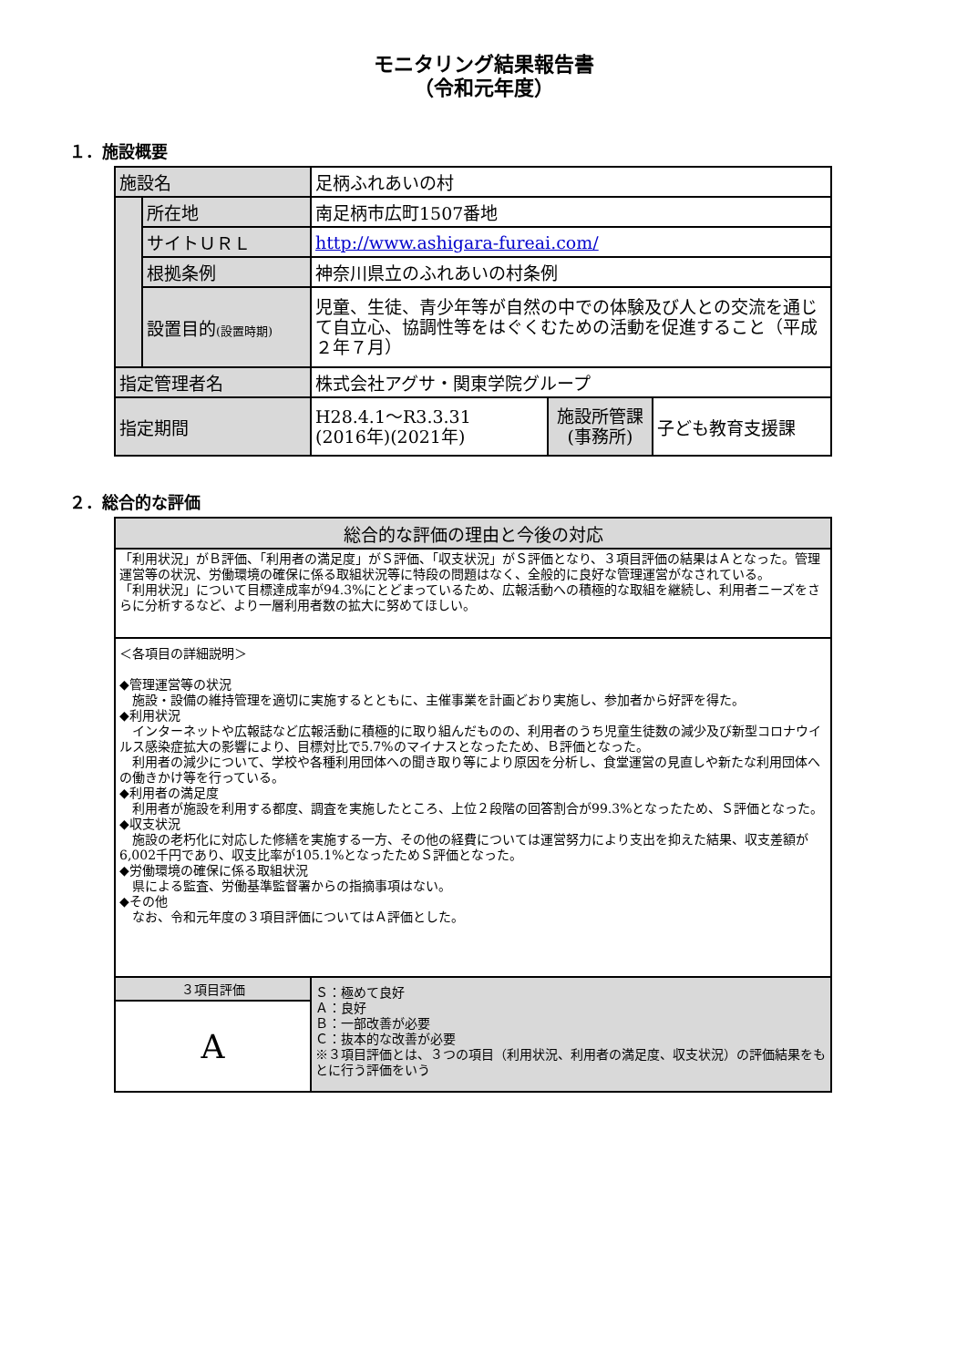モニタリング結果報告書
（令和元年度）
１．施設概要
| 施設名 | | 足柄ふれあいの村 | | |
| | 所在地 | 南足柄市広町1507番地 | | |
| | サイトＵＲＬ | http://www.ashigara-fureai.com/ | | |
| | 根拠条例 | 神奈川県立のふれあいの村条例 | | |
| | 設置目的 (設置時期) | 児童、生徒、青少年等が自然の中での体験及び人との交流を通じて自立心、協調性等をはぐくむための活動を促進すること（平成２年７月） | | |
| 指定管理者名 | | 株式会社アグサ・関東学院グループ | | |
| 指定期間 | | H28.4.1～R3.3.31 (2016年)(2021年) | 施設所管課 (事務所) | 子ども教育支援課 |
２．総合的な評価
| 総合的な評価の理由と今後の対応 | |
| 「利用状況」がＢ評価、「利用者の満足度」がＳ評価、「収支状況」がＳ評価となり、３項目評価の結果はＡとなった。管理運営等の状況、労働環境の確保に係る取組状況等に特段の問題はなく、全般的に良好な管理運営がなされている。 「利用状況」について目標達成率が94.3%にとどまっているため、広報活動への積極的な取組を継続し、利用者ニーズをさらに分析するなど、より一層利用者数の拡大に努めてほしい。 | |
| ＜各項目の詳細説明＞ ◆管理運営等の状況 施設・設備の維持管理を適切に実施するとともに、主催事業を計画どおり実施し、参加者から好評を得た。 ◆利用状況 インターネットや広報誌など広報活動に積極的に取り組んだものの、利用者のうち児童生徒数の減少及び新型コロナウイルス感染症拡大の影響により、目標対比で5.7%のマイナスとなったため、Ｂ評価となった。 利用者の減少について、学校や各種利用団体への聞き取り等により原因を分析し、食堂運営の見直しや新たな利用団体への働きかけ等を行っている。 ◆利用者の満足度 利用者が施設を利用する都度、調査を実施したところ、上位２段階の回答割合が99.3%となったため、Ｓ評価となった。 ◆収支状況 施設の老朽化に対応した修繕を実施する一方、その他の経費については運営努力により支出を抑えた結果、収支差額が6,002千円であり、収支比率が105.1%となったためＳ評価となった。 ◆労働環境の確保に係る取組状況 県による監査、労働基準監督署からの指摘事項はない。 ◆その他 なお、令和元年度の３項目評価についてはＡ評価とした。 | |
| ３項目評価 | Ｓ：極めて良好 Ａ：良好 Ｂ：一部改善が必要 Ｃ：抜本的な改善が必要 ※３項目評価とは、３つの項目（利用状況、利用者の満足度、収支状況）の評価結果をもとに行う評価をいう |
| A | |